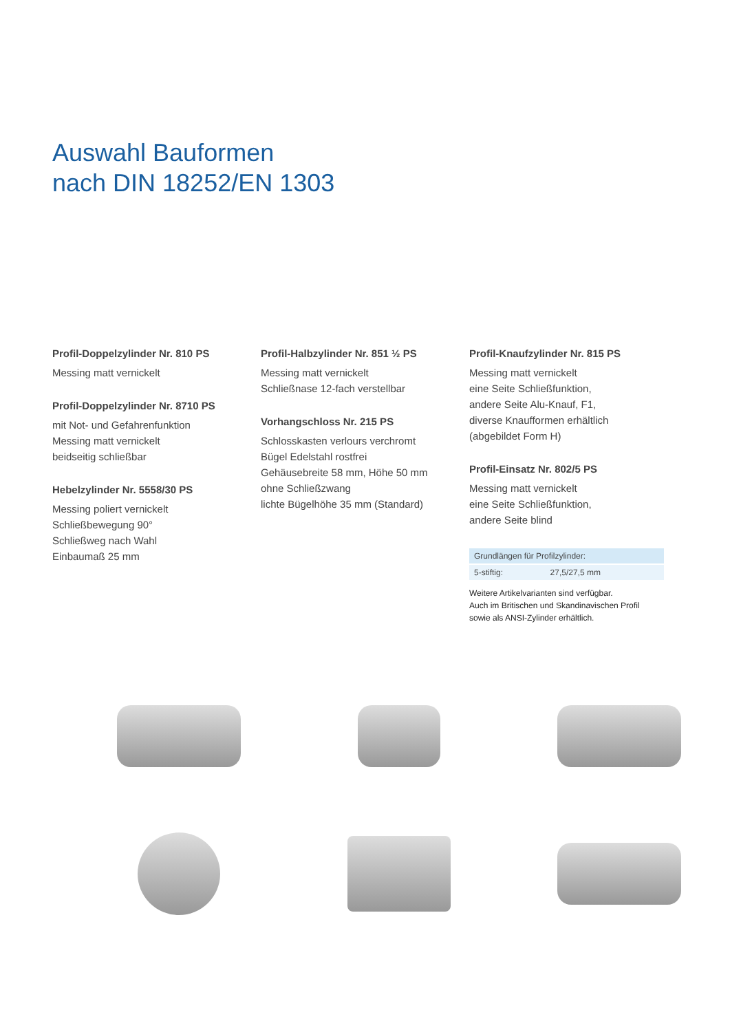Auswahl Bauformen
nach DIN 18252/EN 1303
Profil-Doppelzylinder Nr. 810 PS
Messing matt vernickelt
Profil-Doppelzylinder Nr. 8710 PS
mit Not- und Gefahrenfunktion
Messing matt vernickelt
beidseitig schließbar
Hebelzylinder Nr. 5558/30 PS
Messing poliert vernickelt
Schließbewegung 90°
Schließweg nach Wahl
Einbaumaß 25 mm
Profil-Halbzylinder Nr. 851 ½ PS
Messing matt vernickelt
Schließnase 12-fach verstellbar
Vorhangschloss Nr. 215 PS
Schlosskasten verlours verchromt
Bügel Edelstahl rostfrei
Gehäusebreite 58 mm, Höhe 50 mm
ohne Schließzwang
lichte Bügelhöhe 35 mm (Standard)
Profil-Knaufzylinder Nr. 815 PS
Messing matt vernickelt
eine Seite Schließfunktion,
andere Seite Alu-Knauf, F1,
diverse Knaufformen erhältlich
(abgebildet Form H)
Profil-Einsatz Nr. 802/5 PS
Messing matt vernickelt
eine Seite Schließfunktion,
andere Seite blind
| Grundlängen für Profilzylinder: | |
| 5-stiftig: | 27,5/27,5 mm |
Weitere Artikelvarianten sind verfügbar.
Auch im Britischen und Skandinavischen Profil
sowie als ANSI-Zylinder erhältlich.